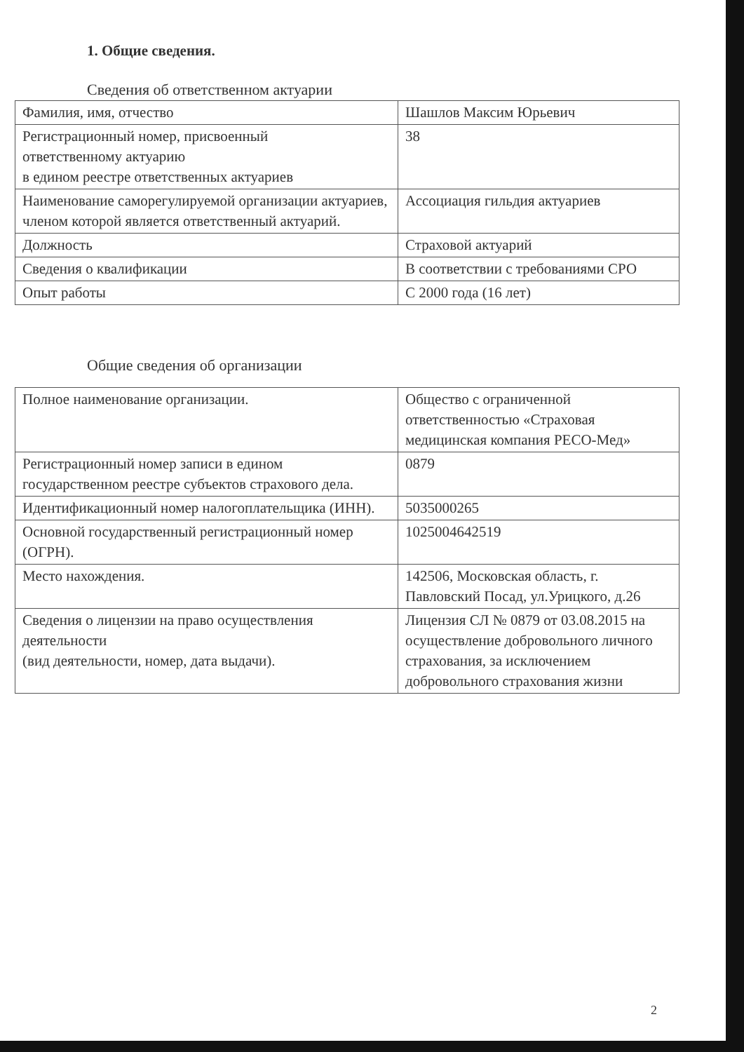1. Общие сведения.
Сведения об ответственном актуарии
| Фамилия, имя, отчество | Шашлов Максим Юрьевич |
| Регистрационный номер, присвоенный ответственному актуарию в едином реестре ответственных актуариев | 38 |
| Наименование саморегулируемой организации актуариев, членом которой является ответственный актуарий. | Ассоциация гильдия актуариев |
| Должность | Страховой актуарий |
| Сведения о квалификации | В соответствии с требованиями СРО |
| Опыт работы | С 2000 года (16 лет) |
Общие сведения об организации
| Полное наименование организации. | Общество с ограниченной ответственностью «Страховая медицинская компания РЕСО-Мед» |
| Регистрационный номер записи в едином государственном реестре субъектов страхового дела. | 0879 |
| Идентификационный номер налогоплательщика (ИНН). | 5035000265 |
| Основной государственный регистрационный номер (ОГРН). | 1025004642519 |
| Место нахождения. | 142506, Московская область, г. Павловский Посад, ул.Урицкого, д.26 |
| Сведения о лицензии на право осуществления деятельности (вид деятельности, номер, дата выдачи). | Лицензия СЛ № 0879 от 03.08.2015 на осуществление добровольного личного страхования, за исключением добровольного страхования жизни |
2